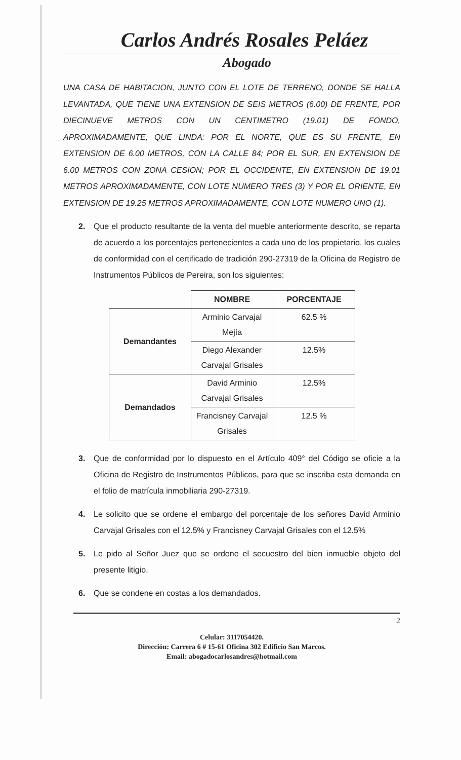Carlos Andrés Rosales Peláez
Abogado
UNA CASA DE HABITACION, JUNTO CON EL LOTE DE TERRENO, DONDE SE HALLA LEVANTADA, QUE TIENE UNA EXTENSION DE SEIS METROS (6.00) DE FRENTE, POR DIECINUEVE METROS CON UN CENTIMETRO (19.01) DE FONDO, APROXIMADAMENTE, QUE LINDA: POR EL NORTE, QUE ES SU FRENTE, EN EXTENSION DE 6.00 METROS, CON LA CALLE 84; POR EL SUR, EN EXTENSION DE 6.00 METROS CON ZONA CESION; POR EL OCCIDENTE, EN EXTENSION DE 19.01 METROS APROXIMADAMENTE, CON LOTE NUMERO TRES (3) Y POR EL ORIENTE, EN EXTENSION DE 19.25 METROS APROXIMADAMENTE, CON LOTE NUMERO UNO (1).
2. Que el producto resultante de la venta del mueble anteriormente descrito, se reparta de acuerdo a los porcentajes pertenecientes a cada uno de los propietario, los cuales de conformidad con el certificado de tradición 290-27319 de la Oficina de Registro de Instrumentos Públicos de Pereira, son los siguientes:
| | NOMBRE | PORCENTAJE |
| Demandantes | Arminio Carvajal Mejía | 62.5 % |
| | Diego Alexander Carvajal Grisales | 12.5% |
| Demandados | David Arminio Carvajal Grisales | 12.5% |
| | Francisney Carvajal Grisales | 12.5 % |
3. Que de conformidad por lo dispuesto en el Artículo 409° del Código se oficie a la Oficina de Registro de Instrumentos Públicos, para que se inscriba esta demanda en el folio de matrícula inmobiliaria 290-27319.
4. Le solicito que se ordene el embargo del porcentaje de los señores David Arminio Carvajal Grisales con el 12.5% y Francisney Carvajal Grisales con el 12.5%
5. Le pido al Señor Juez que se ordene el secuestro del bien inmueble objeto del presente litigio.
6. Que se condene en costas a los demandados.
2
Celular: 3117054420.
Dirección: Carrera 6 # 15-61 Oficina 302 Edificio San Marcos.
Email: abogadocarlosandres@hotmail.com